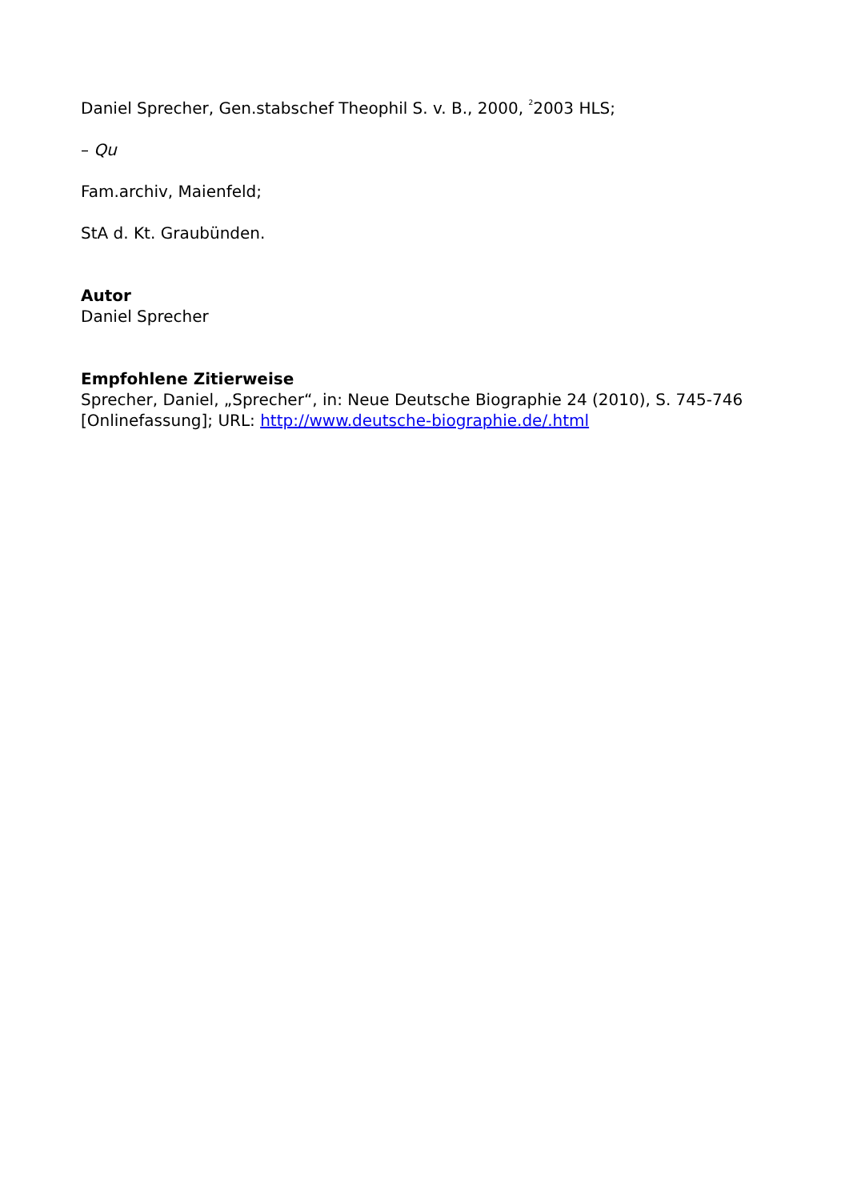Daniel Sprecher, Gen.stabschef Theophil S. v. B., 2000, <sup>2</sup>2003 HLS;
– Qu
Fam.archiv, Maienfeld;
StA d. Kt. Graubünden.
Autor
Daniel Sprecher
Empfohlene Zitierweise
Sprecher, Daniel, „Sprecher“, in: Neue Deutsche Biographie 24 (2010), S. 745-746 [Onlinefassung]; URL: http://www.deutsche-biographie.de/.html